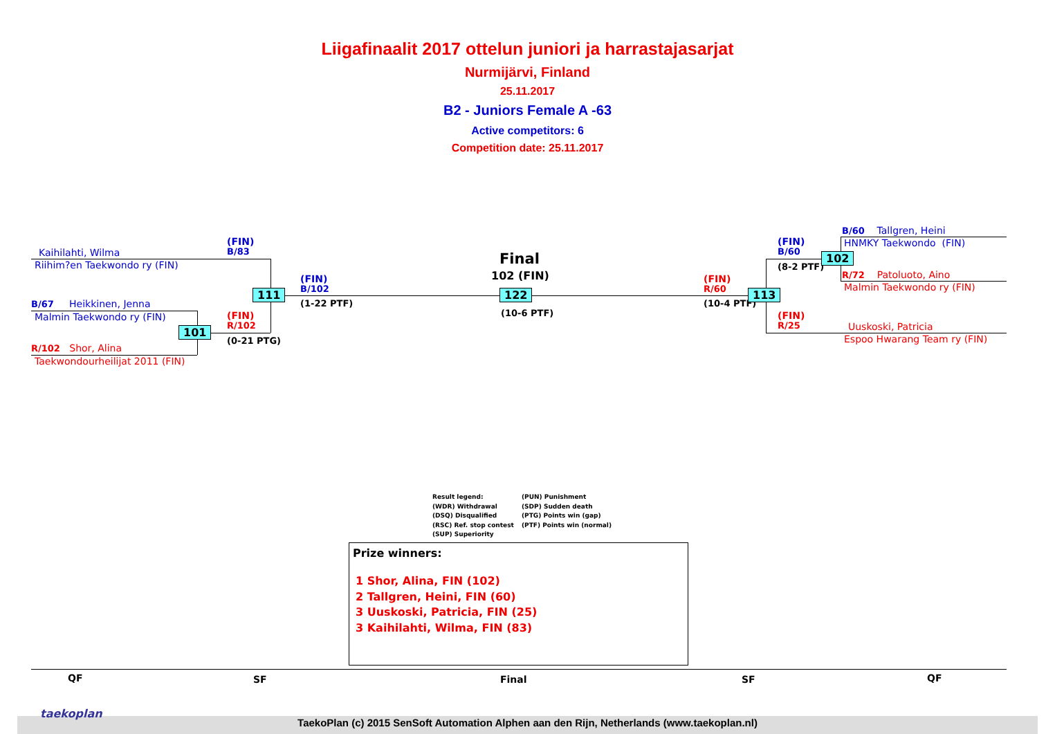Liigafinaalit 2017 ottelun juniori ja harrastajasarjat
Nurmijärvi, Finland
25.11.2017
B2 - Juniors Female A -63
Active competitors: 6
Competition date: 25.11.2017
Kaihilahti, Wilma
Riihim?en Taekwondo ry (FIN)
B/67 Heikkinen, Jenna
Malmin Taekwondo ry (FIN)
R/102 Shor, Alina
Taekwondourheilijat 2011 (FIN)
(FIN)
B/83
(FIN)
R/102
(0-21 PTG)
111
101
(FIN)
B/102
(1-22 PTF)
Final
102 (FIN)
122
(10-6 PTF)
(FIN)
R/60
(10-4 PTF)
113
(FIN)
B/60
(8-2 PTF)
102
(FIN)
R/25
B/60 Tallgren, Heini
HNMKY Taekwondo (FIN)
R/72 Patoluoto, Aino
Malmin Taekwondo ry (FIN)
Uuskoski, Patricia
Espoo Hwarang Team ry (FIN)
Result legend:
(WDR) Withdrawal
(DSQ) Disqualified
(RSC) Ref. stop contest
(SUP) Superiority
(PUN) Punishment
(SDP) Sudden death
(PTG) Points win (gap)
(PTF) Points win (normal)
Prize winners:
1 Shor, Alina, FIN (102)
2 Tallgren, Heini, FIN (60)
3 Uuskoski, Patricia, FIN (25)
3 Kaihilahti, Wilma, FIN (83)
QF SF Final SF QF
taekoplan
TaekoPlan (c) 2015 SenSoft Automation Alphen aan den Rijn, Netherlands (www.taekoplan.nl)